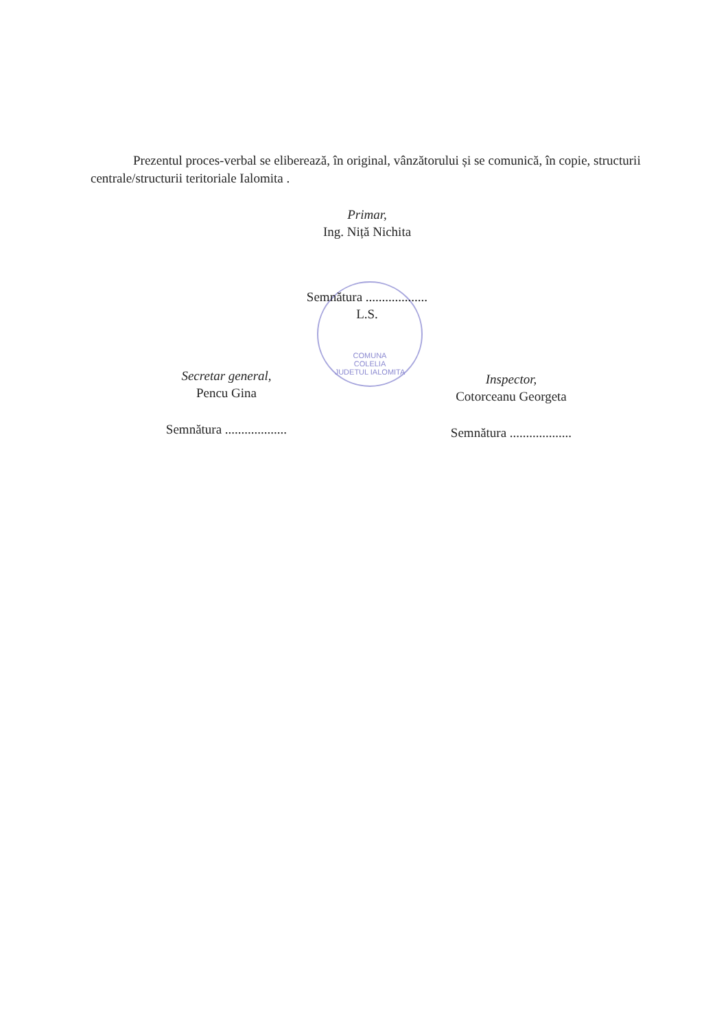COMUNA
COLELIA
JUDETUL IALOMITA
Prezentul proces-verbal se eliberează, în original, vânzătorului și se comunică, în copie, structurii centrale/structurii teritoriale Ialomita .
Primar,
Ing. Niță Nichita
Semnătura ...................
L.S.
Secretar general,
Pencu Gina
Semnătura ...................
Inspector,
Cotorceanu Georgeta
Semnătura ...................